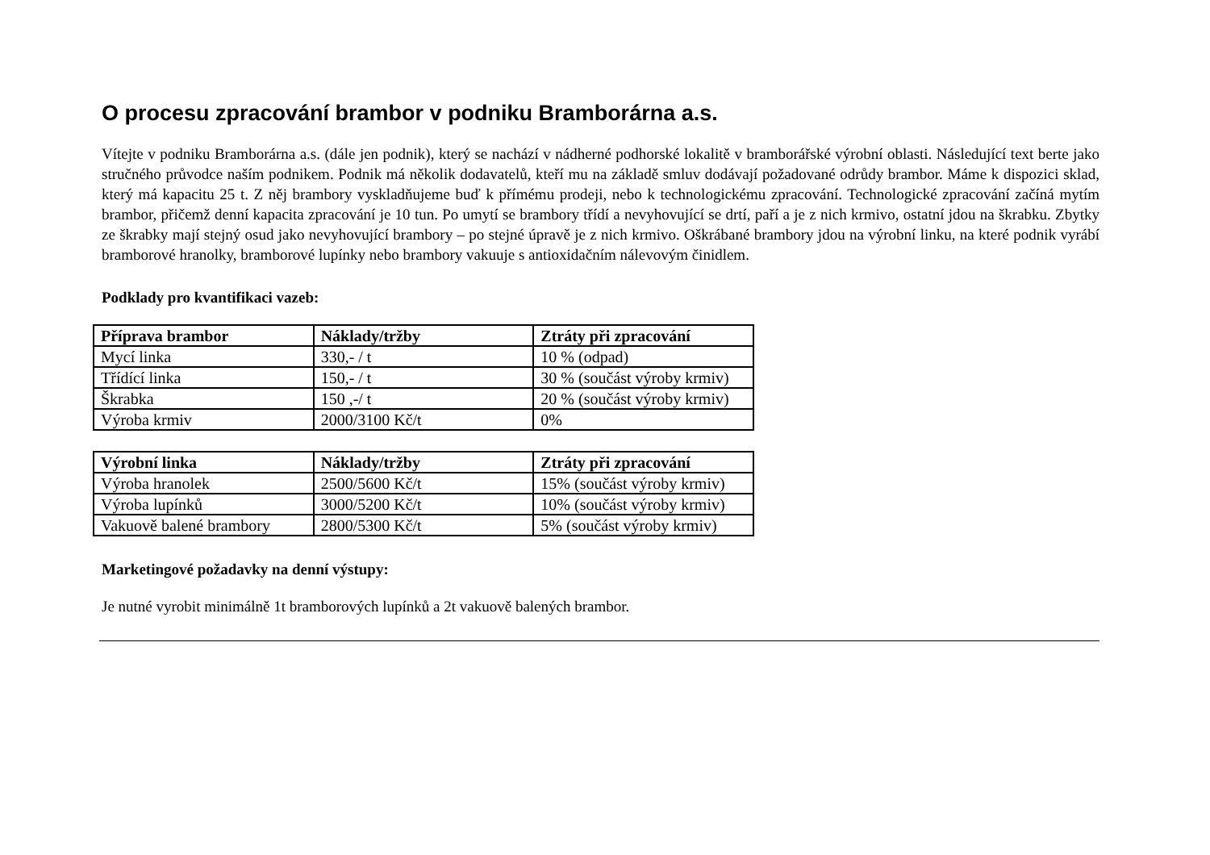O procesu zpracování brambor v podniku Bramborárna a.s.
Vítejte v podniku Bramborárna a.s. (dále jen podnik), který se nachází v nádherné podhorské lokalitě v bramborářské výrobní oblasti. Následující text berte jako stručného průvodce naším podnikem. Podnik má několik dodavatelů, kteří mu na základě smluv dodávají požadované odrůdy brambor. Máme k dispozici sklad, který má kapacitu 25 t. Z něj brambory vyskladňujeme buď k přímému prodeji, nebo k technologickému zpracování. Technologické zpracování začíná mytím brambor, přičemž denní kapacita zpracování je 10 tun. Po umytí se brambory třídí a nevyhovující se drtí, paří a je z nich krmivo, ostatní jdou na škrabku. Zbytky ze škrabky mají stejný osud jako nevyhovující brambory – po stejné úpravě je z nich krmivo. Oškrábané brambory jdou na výrobní linku, na které podnik vyrábí bramborové hranolky, bramborové lupínky nebo brambory vakuuje s antioxidačním nálevovým činidlem.
Podklady pro kvantifikaci vazeb:
| Příprava brambor | Náklady/tržby | Ztráty při zpracování |
| --- | --- | --- |
| Mycí linka | 330,- / t | 10 % (odpad) |
| Třídící linka | 150,- / t | 30 % (součást výroby krmiv) |
| Škrabka | 150 ,-/ t | 20 % (součást výroby krmiv) |
| Výroba krmiv | 2000/3100 Kč/t | 0% |
| Výrobní linka | Náklady/tržby | Ztráty při zpracování |
| --- | --- | --- |
| Výroba hranolek | 2500/5600 Kč/t | 15% (součást výroby krmiv) |
| Výroba lupínků | 3000/5200 Kč/t | 10% (součást výroby krmiv) |
| Vakuově balené brambory | 2800/5300 Kč/t | 5% (součást výroby krmiv) |
Marketingové požadavky na denní výstupy:
Je nutné vyrobit minimálně 1t bramborových lupínků a 2t vakuově balených brambor.